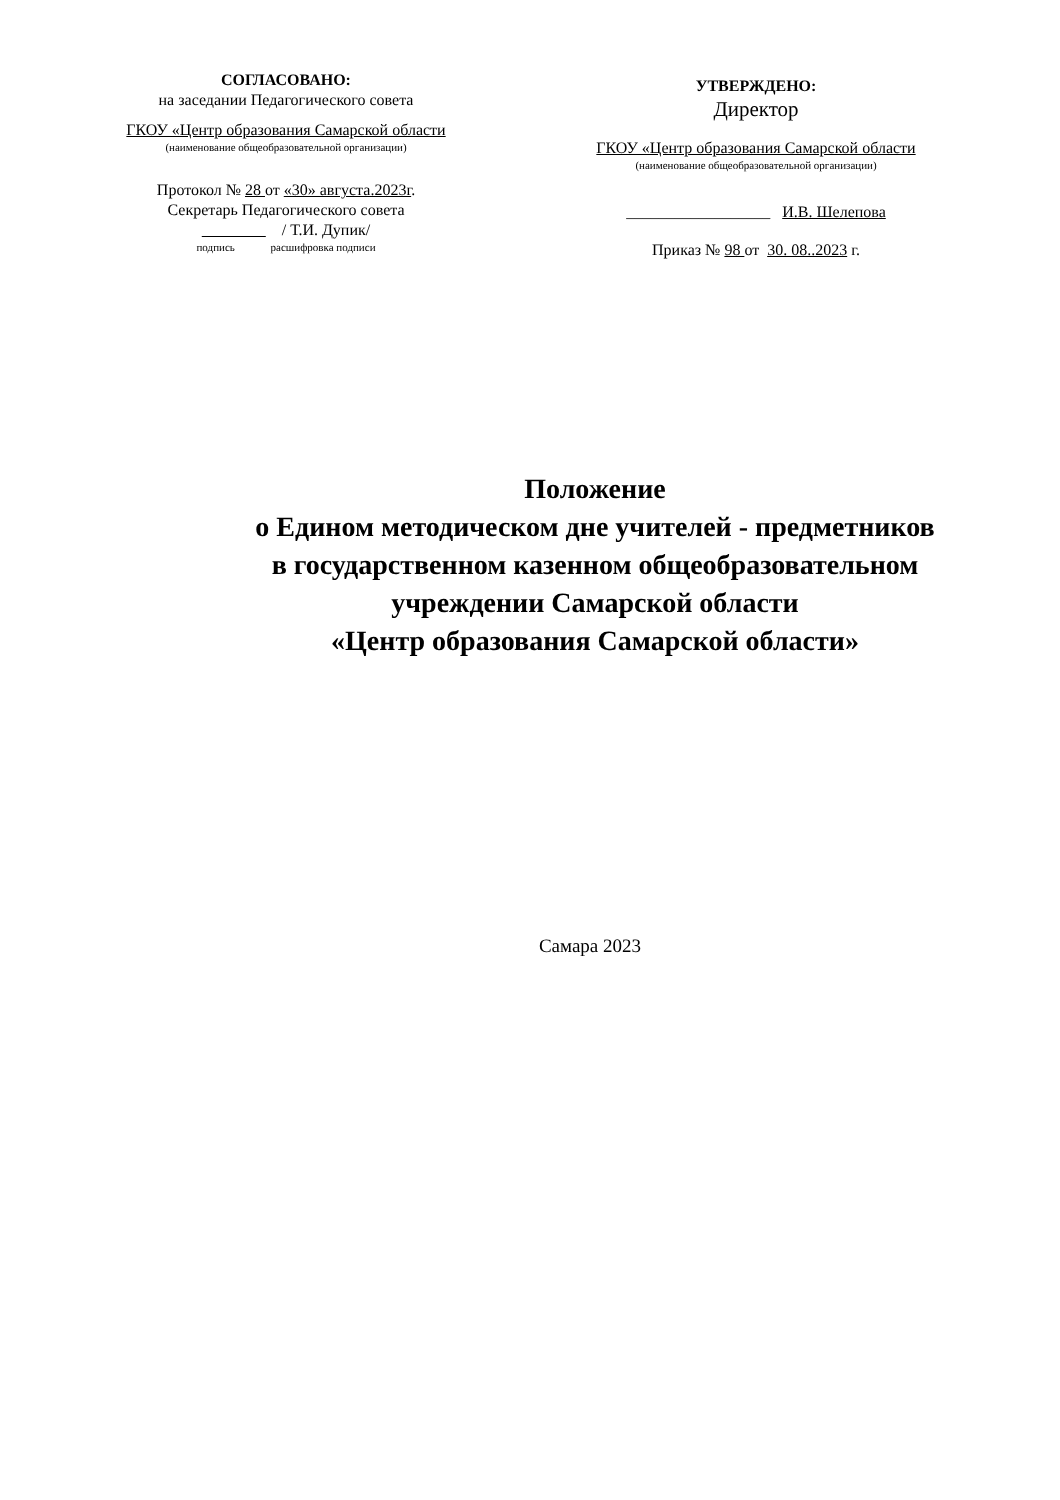СОГЛАСОВАНО:
на заседании Педагогического совета
ГКОУ «Центр образования Самарской области
(наименование общеобразовательной организации)
Протокол № 28 от «30» августа.2023г.
Секретарь Педагогического совета
/ Т.И. Дупик/
подпись расшифровка подписи
УТВЕРЖДЕНО:
Директор
ГКОУ «Центр образования Самарской области
(наименование общеобразовательной организации)
__________________ И.В. Шелепова
Приказ № 98 от 30. 08..2023 г.
Положение
о Едином методическом дне учителей - предметников
в государственном казенном общеобразовательном
учреждении Самарской области
«Центр образования Самарской области»
Самара 2023